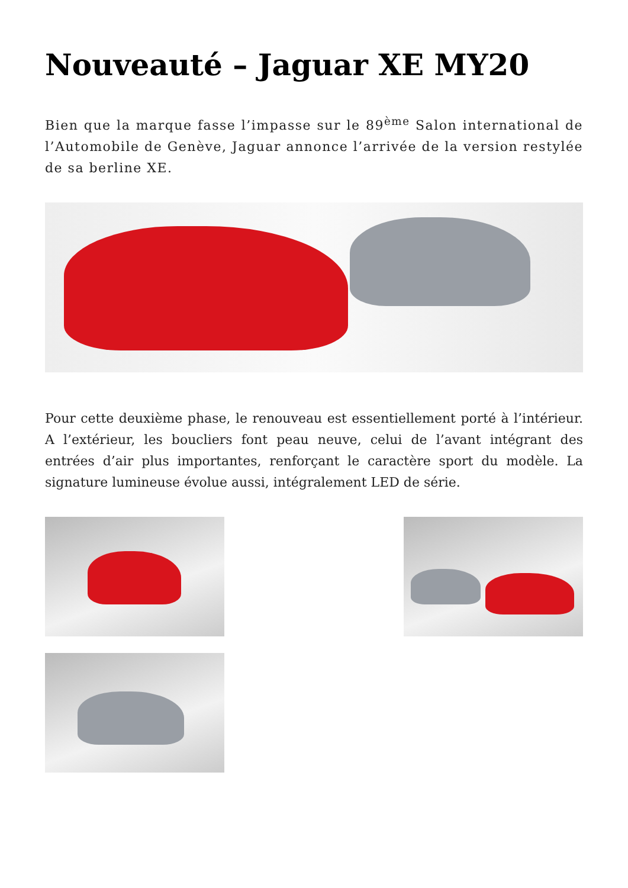Nouveauté – Jaguar XE MY20
Bien que la marque fasse l’impasse sur le 89<sup>ème</sup> Salon international de l’Automobile de Genève, Jaguar annonce l’arrivée de la version restylée de sa berline XE.
Pour cette deuxième phase, le renouveau est essentiellement porté à l’intérieur. A l’extérieur, les boucliers font peau neuve, celui de l’avant intégrant des entrées d’air plus importantes, renforçant le caractère sport du modèle. La signature lumineuse évolue aussi, intégralement LED de série.